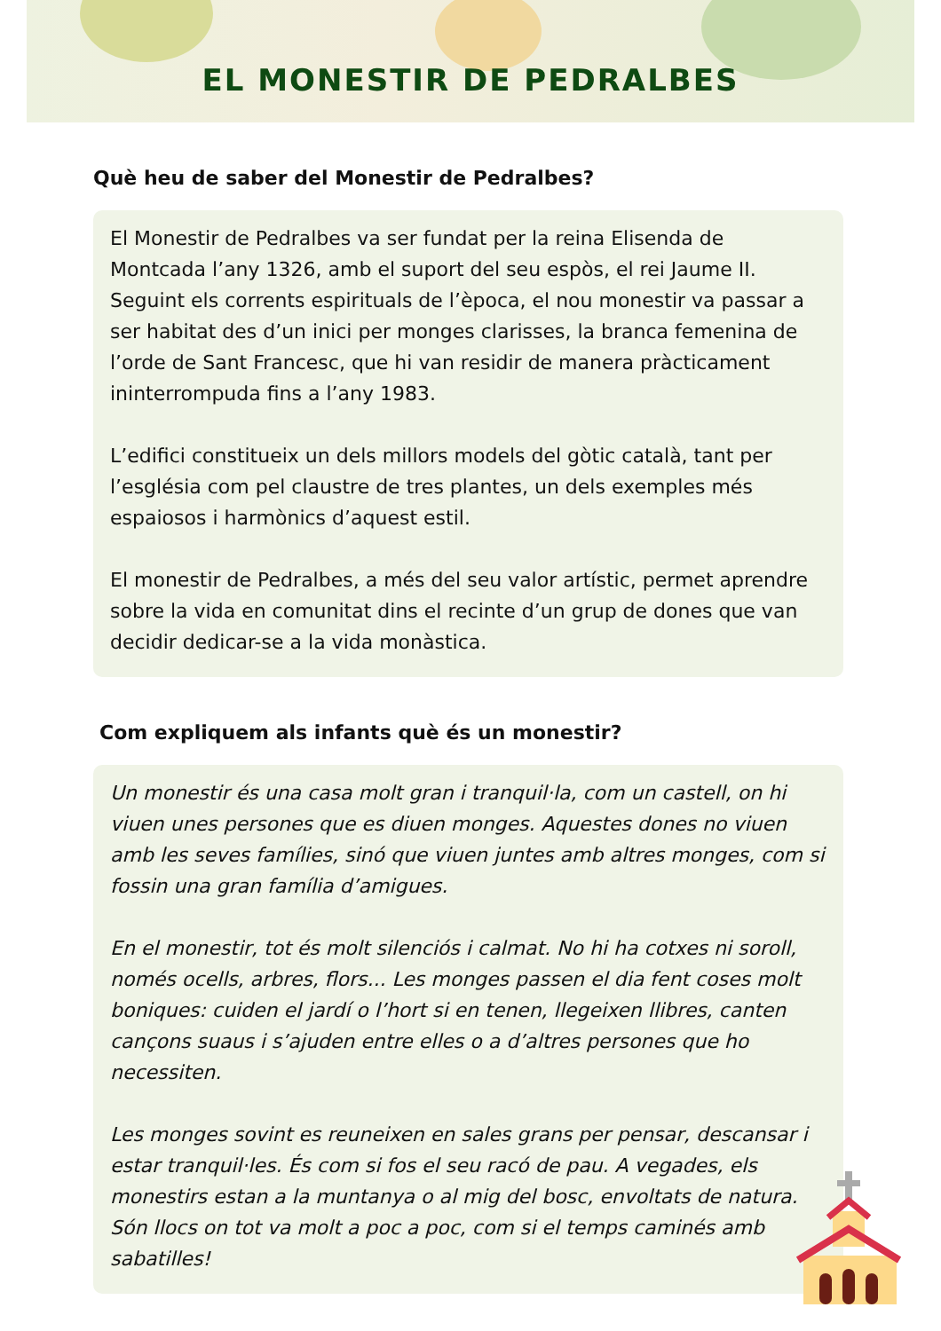EL MONESTIR DE PEDRALBES
Què heu de saber del Monestir de Pedralbes?
El Monestir de Pedralbes va ser fundat per la reina Elisenda de Montcada l’any 1326, amb el suport del seu espòs, el rei Jaume II. Seguint els corrents espirituals de l’època, el nou monestir va passar a ser habitat des d’un inici per monges clarisses, la branca femenina de l’orde de Sant Francesc, que hi van residir de manera pràcticament ininterrompuda fins a l’any 1983.
L’edifici constitueix un dels millors models del gòtic català, tant per l’església com pel claustre de tres plantes, un dels exemples més espaiosos i harmònics d’aquest estil.
El monestir de Pedralbes, a més del seu valor artístic, permet aprendre sobre la vida en comunitat dins el recinte d’un grup de dones que van decidir dedicar-se a la vida monàstica.
Com expliquem als infants què és un monestir?
Un monestir és una casa molt gran i tranquil·la, com un castell, on hi viuen unes persones que es diuen monges. Aquestes dones no viuen amb les seves famílies, sinó que viuen juntes amb altres monges, com si fossin una gran família d’amigues.
En el monestir, tot és molt silenciós i calmat. No hi ha cotxes ni soroll, només ocells, arbres, flors... Les monges passen el dia fent coses molt boniques: cuiden el jardí o l’hort si en tenen, llegeixen llibres, canten cançons suaus i s’ajuden entre elles o a d’altres persones que ho necessiten.
Les monges sovint es reuneixen en sales grans per pensar, descansar i estar tranquil·les. És com si fos el seu racó de pau. A vegades, els monestirs estan a la muntanya o al mig del bosc, envoltats de natura. Són llocs on tot va molt a poc a poc, com si el temps caminés amb sabatilles!